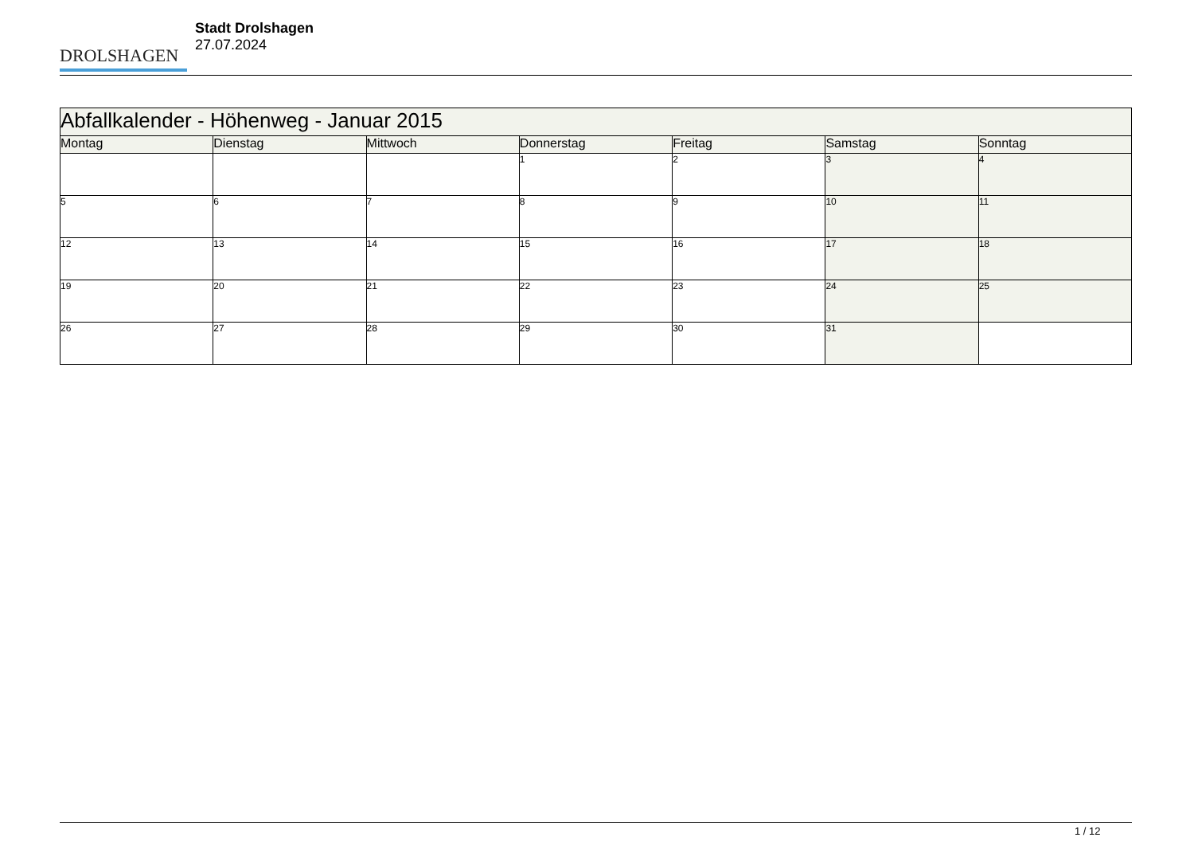DROLSHAGEN
Stadt Drolshagen
27.07.2024
| Abfallkalender - Höhenweg - Januar 2015 | | | | | | |
| --- | --- | --- | --- | --- | --- | --- |
| Montag | Dienstag | Mittwoch | Donnerstag | Freitag | Samstag | Sonntag |
| | | | 1 | 2 | 3 | 4 |
| 5 | 6 | 7 | 8 | 9 | 10 | 11 |
| 12 | 13 | 14 | 15 | 16 | 17 | 18 |
| 19 | 20 | 21 | 22 | 23 | 24 | 25 |
| 26 | 27 | 28 | 29 | 30 | 31 | |
1 / 12